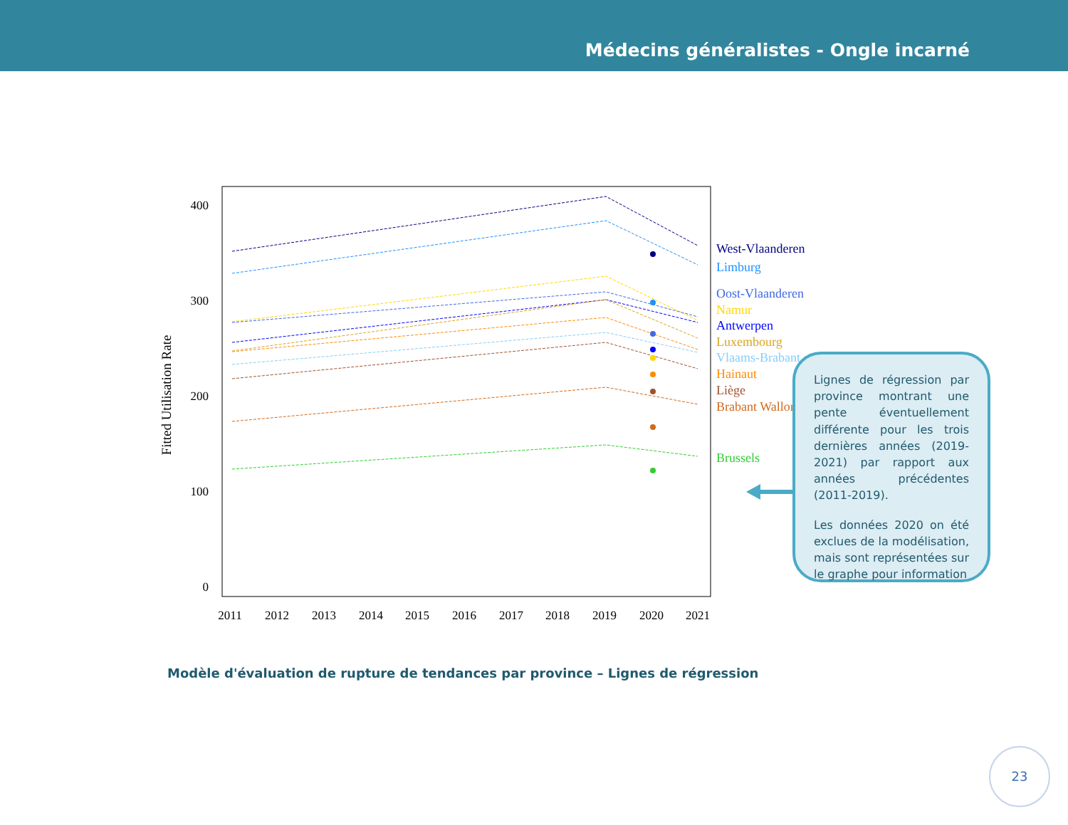Médecins généralistes - Ongle incarné
400
300
200
100
0
2011
2012
2013
2014
2015
2016
2017
2018
2019
2020
2021
Fitted Utilisation Rate
West-Vlaanderen
Limburg
Oost-Vlaanderen
Namur
Antwerpen
Luxembourg
Vlaams-Brabant
Hainaut
Liège
Brabant Wallon
Brussels
Lignes de régression par province montrant une pente éventuellement différente pour les trois dernières années (2019-2021) par rapport aux années précédentes (2011-2019).
Les données 2020 on été exclues de la modélisation, mais sont représentées sur le graphe pour information
Modèle d'évaluation de rupture de tendances par province – Lignes de régression
23